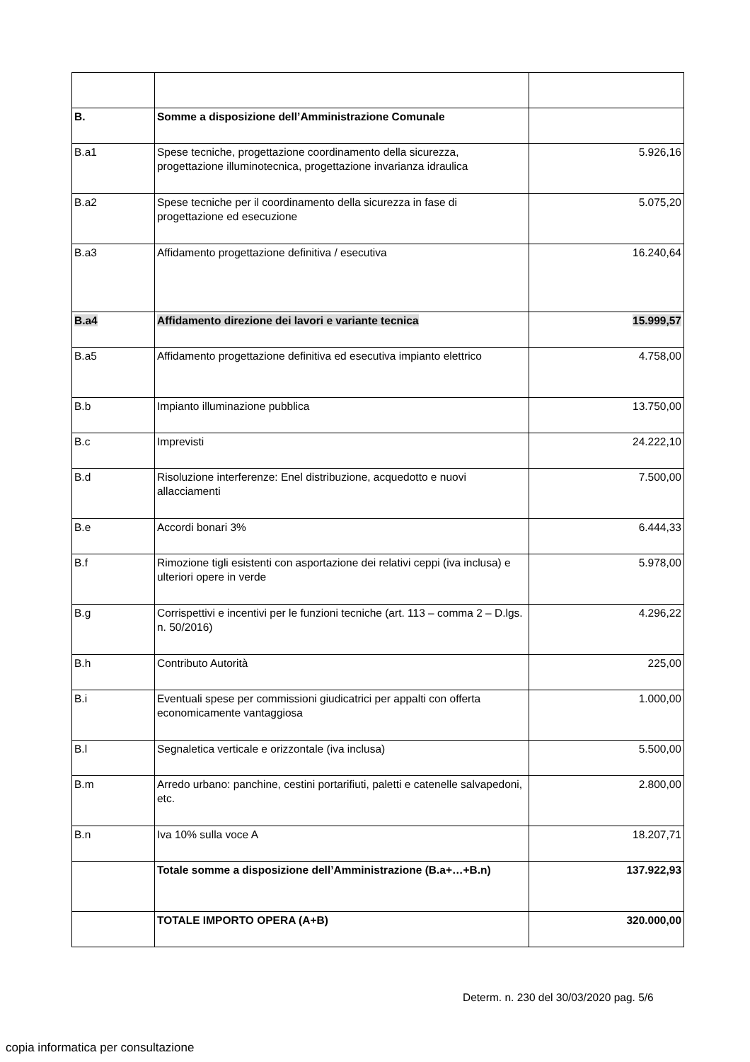| B. | Somme a disposizione dell’Amministrazione Comunale | |
| B.a1 | Spese tecniche, progettazione coordinamento della sicurezza, progettazione illuminotecnica, progettazione invarianza idraulica | 5.926,16 |
| B.a2 | Spese tecniche per il coordinamento della sicurezza in fase di progettazione ed esecuzione | 5.075,20 |
| B.a3 | Affidamento progettazione definitiva / esecutiva | 16.240,64 |
| B.a4 | Affidamento direzione dei lavori e variante tecnica | 15.999,57 |
| B.a5 | Affidamento progettazione definitiva ed esecutiva impianto elettrico | 4.758,00 |
| B.b | Impianto illuminazione pubblica | 13.750,00 |
| B.c | Imprevisti | 24.222,10 |
| B.d | Risoluzione interferenze: Enel distribuzione, acquedotto e nuovi allacciamenti | 7.500,00 |
| B.e | Accordi bonari 3% | 6.444,33 |
| B.f | Rimozione tigli esistenti con asportazione dei relativi ceppi (iva inclusa) e ulteriori opere in verde | 5.978,00 |
| B.g | Corrispettivi e incentivi per le funzioni tecniche (art. 113 – comma 2 – D.lgs. n. 50/2016) | 4.296,22 |
| B.h | Contributo Autorità | 225,00 |
| B.i | Eventuali spese per commissioni giudicatrici per appalti con offerta economicamente vantaggiosa | 1.000,00 |
| B.l | Segnaletica verticale e orizzontale (iva inclusa) | 5.500,00 |
| B.m | Arredo urbano: panchine, cestini portarifiuti, paletti e catenelle salvapedoni, etc. | 2.800,00 |
| B.n | Iva 10% sulla voce A | 18.207,71 |
| | Totale somme a disposizione dell’Amministrazione (B.a+…+B.n) | 137.922,93 |
| | TOTALE IMPORTO OPERA (A+B) | 320.000,00 |
Determ. n. 230 del 30/03/2020 pag. 5/6
copia informatica per consultazione